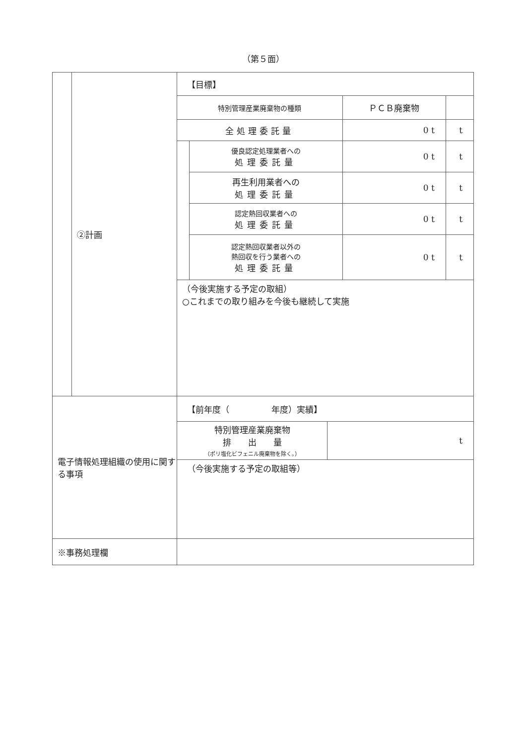（第５面）
| | ②計画 | / 【目標】 / / / / / 特別管理産業廃棄物の種類 / / ＰＣＢ廃棄物 / / / 全処理委託量 / / 0 t / t / / / 優良認定処理業者への 処理委託量 / 0 t / t / / / 再生利用業者への 処理委託量 / 0 t / t / / / 認定熱回収業者への 処理委託量 / 0 t / t / / / 認定熱回収業者以外の 熱回収を行う業者への 処理委託量 / 0 t / t / / （今後実施する予定の取組） ○これまでの取り組みを今後も継続して実施 / / / / |
| 電子情報処理組織の使用に関する事項 | | / 【前年度（ 年度）実績】 / / / 特別管理産業廃棄物 排 出 量 （ポリ塩化ビフェニル廃棄物を除く。） / t / / （今後実施する予定の取組等） / / |
| ※事務処理欄 | | |